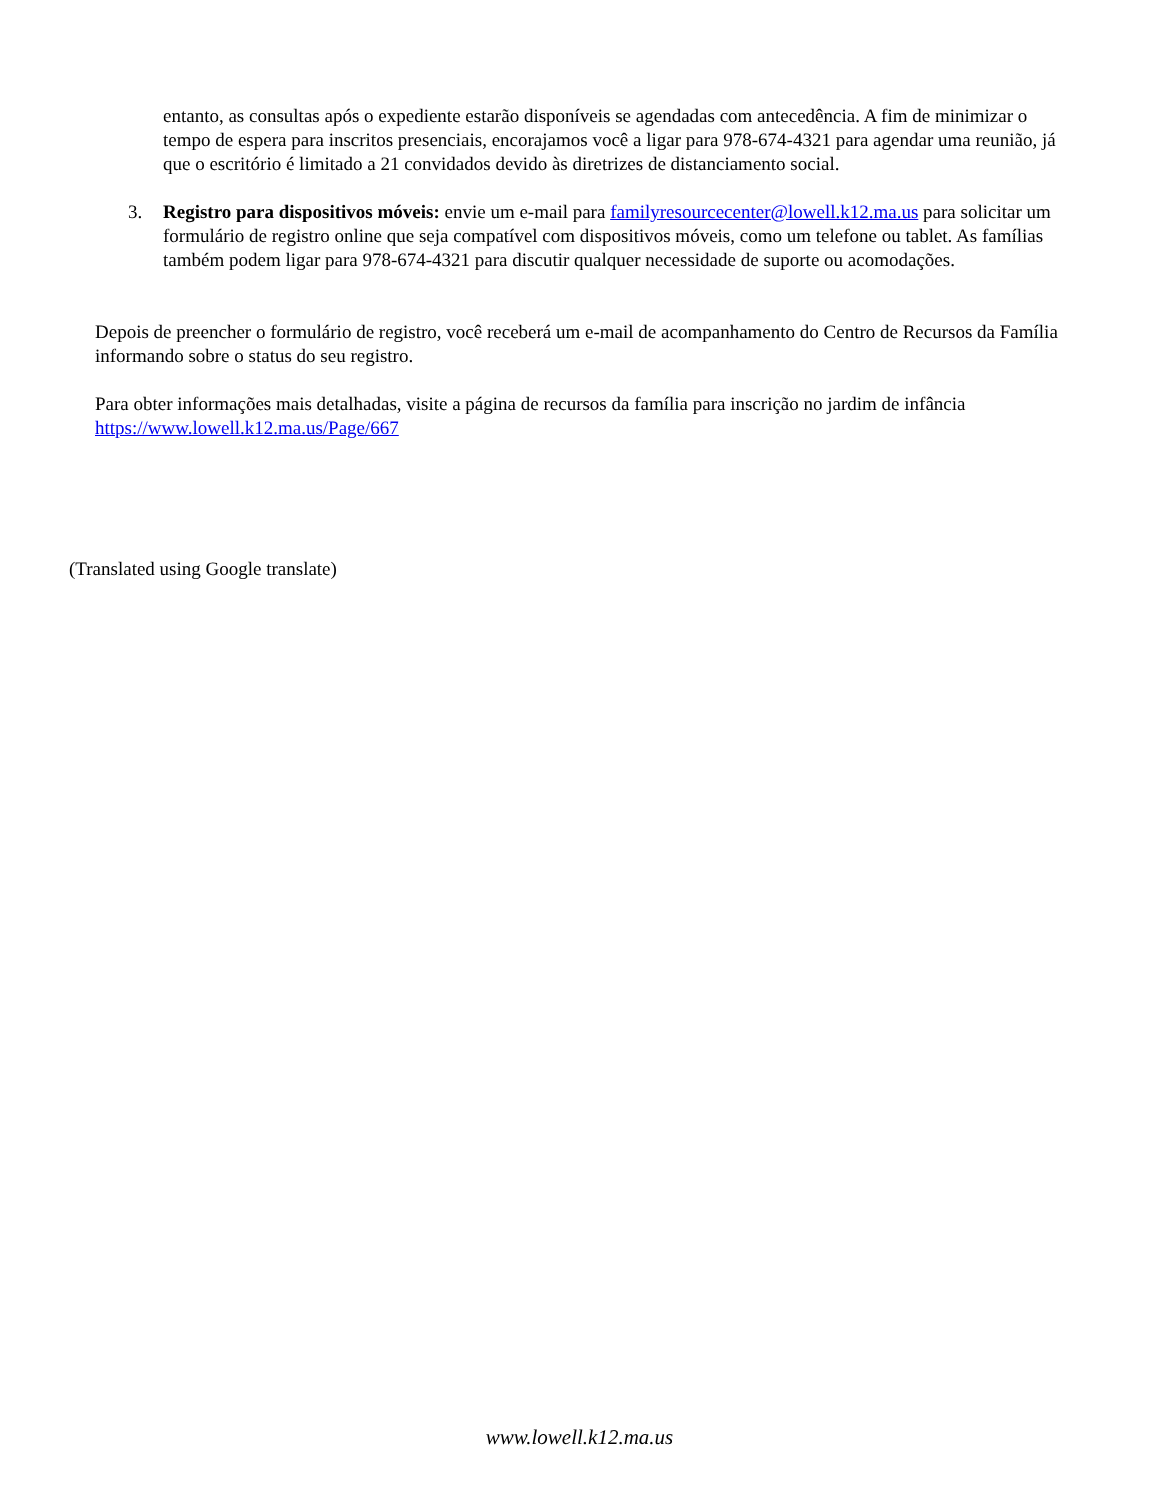entanto, as consultas após o expediente estarão disponíveis se agendadas com antecedência. A fim de minimizar o tempo de espera para inscritos presenciais, encorajamos você a ligar para 978-674-4321 para agendar uma reunião, já que o escritório é limitado a 21 convidados devido às diretrizes de distanciamento social.
3. Registro para dispositivos móveis: envie um e-mail para familyresourcecenter@lowell.k12.ma.us para solicitar um formulário de registro online que seja compatível com dispositivos móveis, como um telefone ou tablet. As famílias também podem ligar para 978-674-4321 para discutir qualquer necessidade de suporte ou acomodações.
Depois de preencher o formulário de registro, você receberá um e-mail de acompanhamento do Centro de Recursos da Família informando sobre o status do seu registro.
Para obter informações mais detalhadas, visite a página de recursos da família para inscrição no jardim de infância https://www.lowell.k12.ma.us/Page/667
(Translated using Google translate)
www.lowell.k12.ma.us